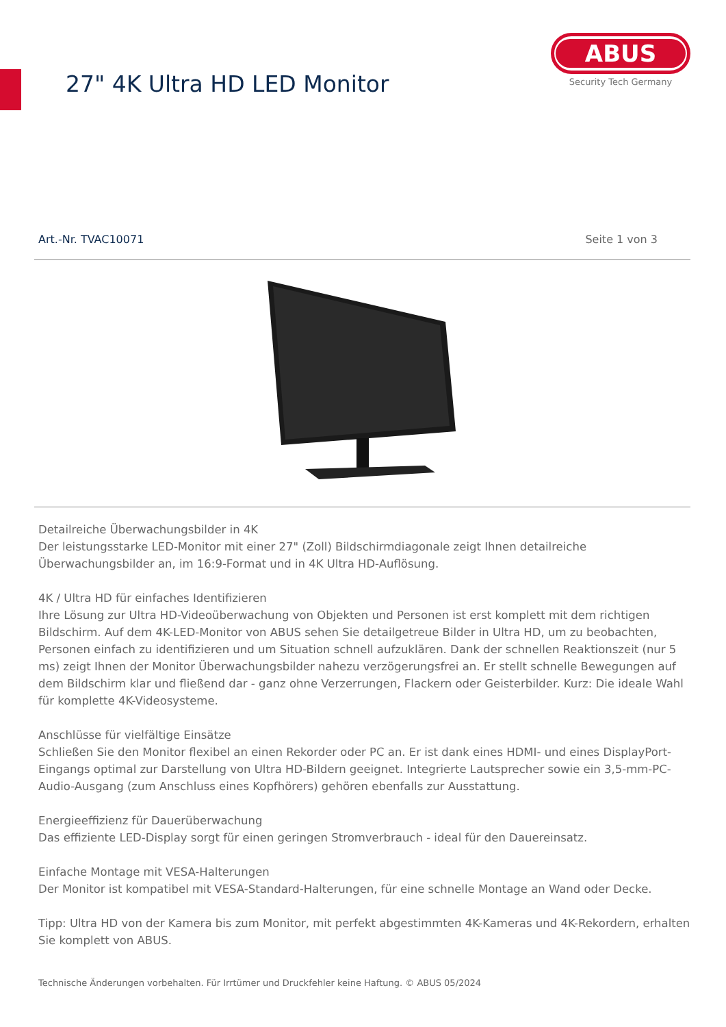27" 4K Ultra HD LED Monitor
ABUS
Security Tech Germany
Art.-Nr. TVAC10071 Seite 1 von 3
Detailreiche Überwachungsbilder in 4K
Der leistungsstarke LED-Monitor mit einer 27" (Zoll) Bildschirmdiagonale zeigt Ihnen detailreiche Überwachungsbilder an, im 16:9-Format und in 4K Ultra HD-Auflösung.
4K / Ultra HD für einfaches Identifizieren
Ihre Lösung zur Ultra HD-Videoüberwachung von Objekten und Personen ist erst komplett mit dem richtigen Bildschirm. Auf dem 4K-LED-Monitor von ABUS sehen Sie detailgetreue Bilder in Ultra HD, um zu beobachten, Personen einfach zu identifizieren und um Situation schnell aufzuklären. Dank der schnellen Reaktionszeit (nur 5 ms) zeigt Ihnen der Monitor Überwachungsbilder nahezu verzögerungsfrei an. Er stellt schnelle Bewegungen auf dem Bildschirm klar und fließend dar - ganz ohne Verzerrungen, Flackern oder Geisterbilder. Kurz: Die ideale Wahl für komplette 4K-Videosysteme.
Anschlüsse für vielfältige Einsätze
Schließen Sie den Monitor flexibel an einen Rekorder oder PC an. Er ist dank eines HDMI- und eines DisplayPort-Eingangs optimal zur Darstellung von Ultra HD-Bildern geeignet. Integrierte Lautsprecher sowie ein 3,5-mm-PC-Audio-Ausgang (zum Anschluss eines Kopfhörers) gehören ebenfalls zur Ausstattung.
Energieeffizienz für Dauerüberwachung
Das effiziente LED-Display sorgt für einen geringen Stromverbrauch - ideal für den Dauereinsatz.
Einfache Montage mit VESA-Halterungen
Der Monitor ist kompatibel mit VESA-Standard-Halterungen, für eine schnelle Montage an Wand oder Decke.
Tipp: Ultra HD von der Kamera bis zum Monitor, mit perfekt abgestimmten 4K-Kameras und 4K-Rekordern, erhalten Sie komplett von ABUS.
Technische Änderungen vorbehalten. Für Irrtümer und Druckfehler keine Haftung. © ABUS 05/2024